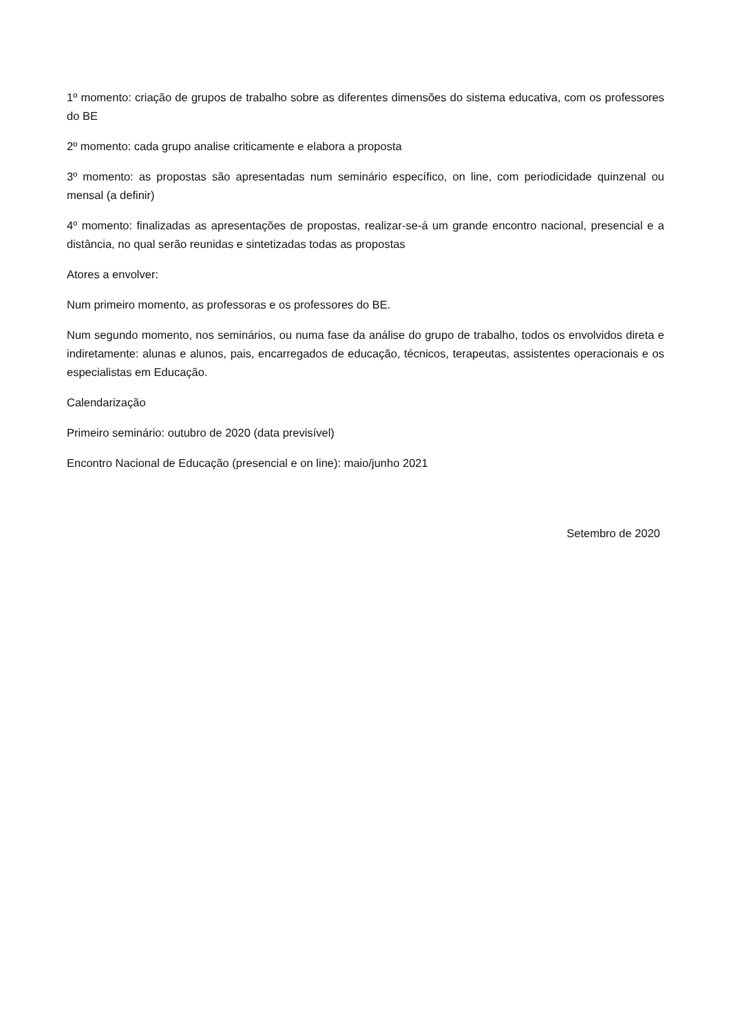1º momento: criação de grupos de trabalho sobre as diferentes dimensões do sistema educativa, com os professores do BE
2º momento: cada grupo analise criticamente e elabora a proposta
3º momento: as propostas são apresentadas num seminário específico, on line, com periodicidade quinzenal ou mensal (a definir)
4º momento: finalizadas as apresentações de propostas, realizar-se-á um grande encontro nacional, presencial e a distância, no qual serão reunidas e sintetizadas todas as propostas
Atores a envolver:
Num primeiro momento, as professoras e os professores do BE.
Num segundo momento, nos seminários, ou numa fase da análise do grupo de trabalho, todos os envolvidos direta e indiretamente: alunas e alunos, pais, encarregados de educação, técnicos, terapeutas, assistentes operacionais e os especialistas em Educação.
Calendarização
Primeiro seminário: outubro de 2020 (data previsível)
Encontro Nacional de Educação (presencial e on line): maio/junho 2021
Setembro de 2020